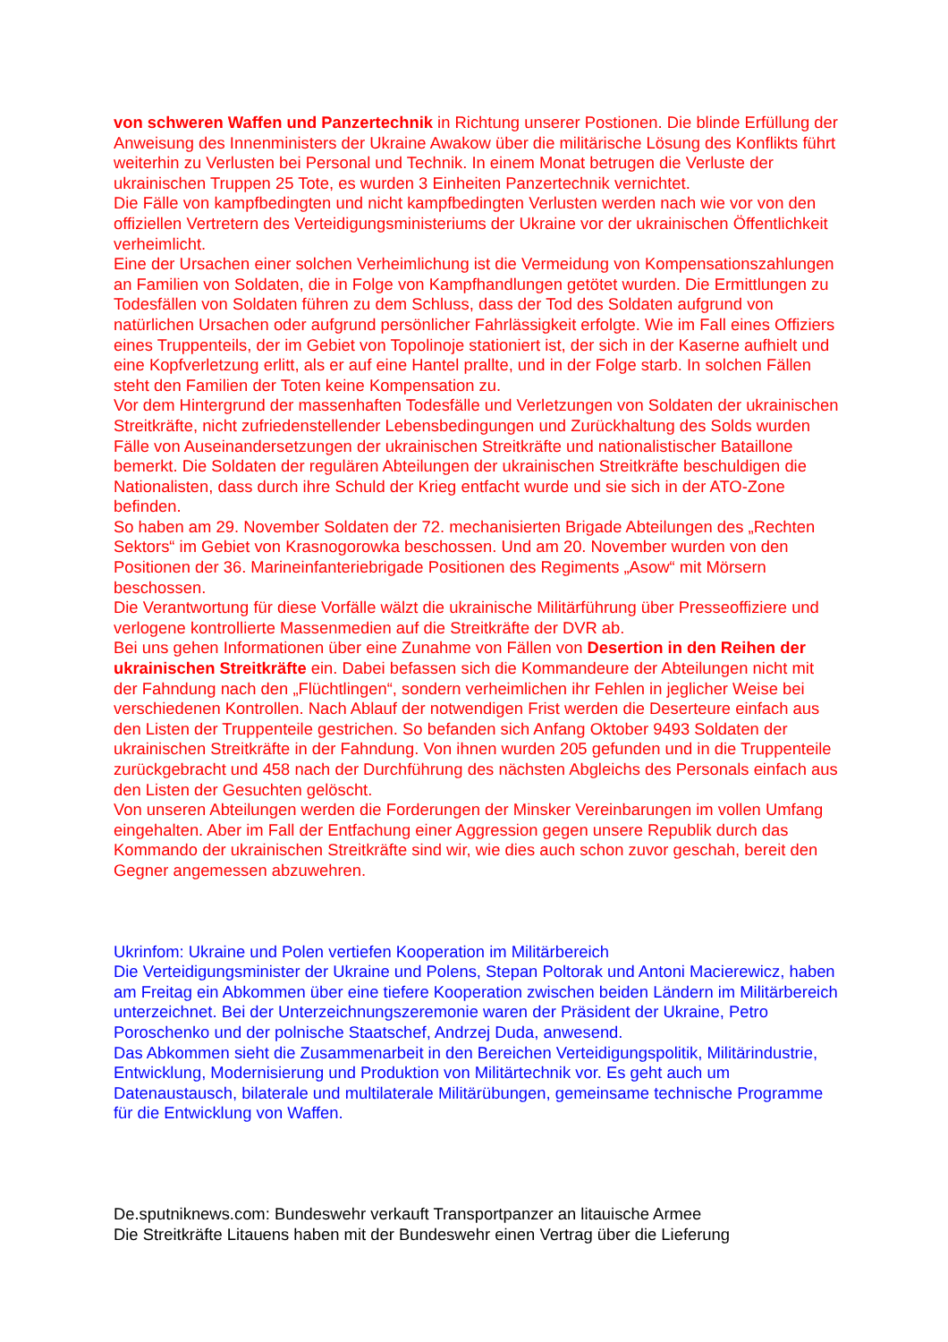von schweren Waffen und Panzertechnik in Richtung unserer Postionen. Die blinde Erfüllung der Anweisung des Innenministers der Ukraine Awakow über die militärische Lösung des Konflikts führt weiterhin zu Verlusten bei Personal und Technik. In einem Monat betrugen die Verluste der ukrainischen Truppen 25 Tote, es wurden 3 Einheiten Panzertechnik vernichtet.
Die Fälle von kampfbedingten und nicht kampfbedingten Verlusten werden nach wie vor von den offiziellen Vertretern des Verteidigungsministeriums der Ukraine vor der ukrainischen Öffentlichkeit verheimlicht.
Eine der Ursachen einer solchen Verheimlichung ist die Vermeidung von Kompensationszahlungen an Familien von Soldaten, die in Folge von Kampfhandlungen getötet wurden. Die Ermittlungen zu Todesfällen von Soldaten führen zu dem Schluss, dass der Tod des Soldaten aufgrund von natürlichen Ursachen oder aufgrund persönlicher Fahrlässigkeit erfolgte. Wie im Fall eines Offiziers eines Truppenteils, der im Gebiet von Topolinoje stationiert ist, der sich in der Kaserne aufhielt und eine Kopfverletzung erlitt, als er auf eine Hantel prallte, und in der Folge starb. In solchen Fällen steht den Familien der Toten keine Kompensation zu.
Vor dem Hintergrund der massenhaften Todesfälle und Verletzungen von Soldaten der ukrainischen Streitkräfte, nicht zufriedenstellender Lebensbedingungen und Zurückhaltung des Solds wurden Fälle von Auseinandersetzungen der ukrainischen Streitkräfte und nationalistischer Bataillone bemerkt. Die Soldaten der regulären Abteilungen der ukrainischen Streitkräfte beschuldigen die Nationalisten, dass durch ihre Schuld der Krieg entfacht wurde und sie sich in der ATO-Zone befinden.
So haben am 29. November Soldaten der 72. mechanisierten Brigade Abteilungen des „Rechten Sektors“ im Gebiet von Krasnogorowka beschossen. Und am 20. November wurden von den Positionen der 36. Marineinfanteriebrigade Positionen des Regiments „Asow“ mit Mörsern beschossen.
Die Verantwortung für diese Vorfälle wälzt die ukrainische Militärführung über Presseoffiziere und verlogene kontrollierte Massenmedien auf die Streitkräfte der DVR ab.
Bei uns gehen Informationen über eine Zunahme von Fällen von Desertion in den Reihen der ukrainischen Streitkräfte ein. Dabei befassen sich die Kommandeure der Abteilungen nicht mit der Fahndung nach den „Flüchtlingen“, sondern verheimlichen ihr Fehlen in jeglicher Weise bei verschiedenen Kontrollen. Nach Ablauf der notwendigen Frist werden die Deserteure einfach aus den Listen der Truppenteile gestrichen. So befanden sich Anfang Oktober 9493 Soldaten der ukrainischen Streitkräfte in der Fahndung. Von ihnen wurden 205 gefunden und in die Truppenteile zurückgebracht und 458 nach der Durchführung des nächsten Abgleichs des Personals einfach aus den Listen der Gesuchten gelöscht.
Von unseren Abteilungen werden die Forderungen der Minsker Vereinbarungen im vollen Umfang eingehalten. Aber im Fall der Entfachung einer Aggression gegen unsere Republik durch das Kommando der ukrainischen Streitkräfte sind wir, wie dies auch schon zuvor geschah, bereit den Gegner angemessen abzuwehren.
Ukrinfom: Ukraine und Polen vertiefen Kooperation im Militärbereich
Die Verteidigungsminister der Ukraine und Polens, Stepan Poltorak und Antoni Macierewicz, haben am Freitag ein Abkommen über eine tiefere Kooperation zwischen beiden Ländern im Militärbereich unterzeichnet. Bei der Unterzeichnungszeremonie waren der Präsident der Ukraine, Petro Poroschenko und der polnische Staatschef, Andrzej Duda, anwesend.
Das Abkommen sieht die Zusammenarbeit in den Bereichen Verteidigungspolitik, Militärindustrie, Entwicklung, Modernisierung und Produktion von Militärtechnik vor. Es geht auch um Datenaustausch, bilaterale und multilaterale Militärübungen, gemeinsame technische Programme für die Entwicklung von Waffen.
De.sputniknews.com: Bundeswehr verkauft Transportpanzer an litauische Armee
Die Streitkräfte Litauens haben mit der Bundeswehr einen Vertrag über die Lieferung